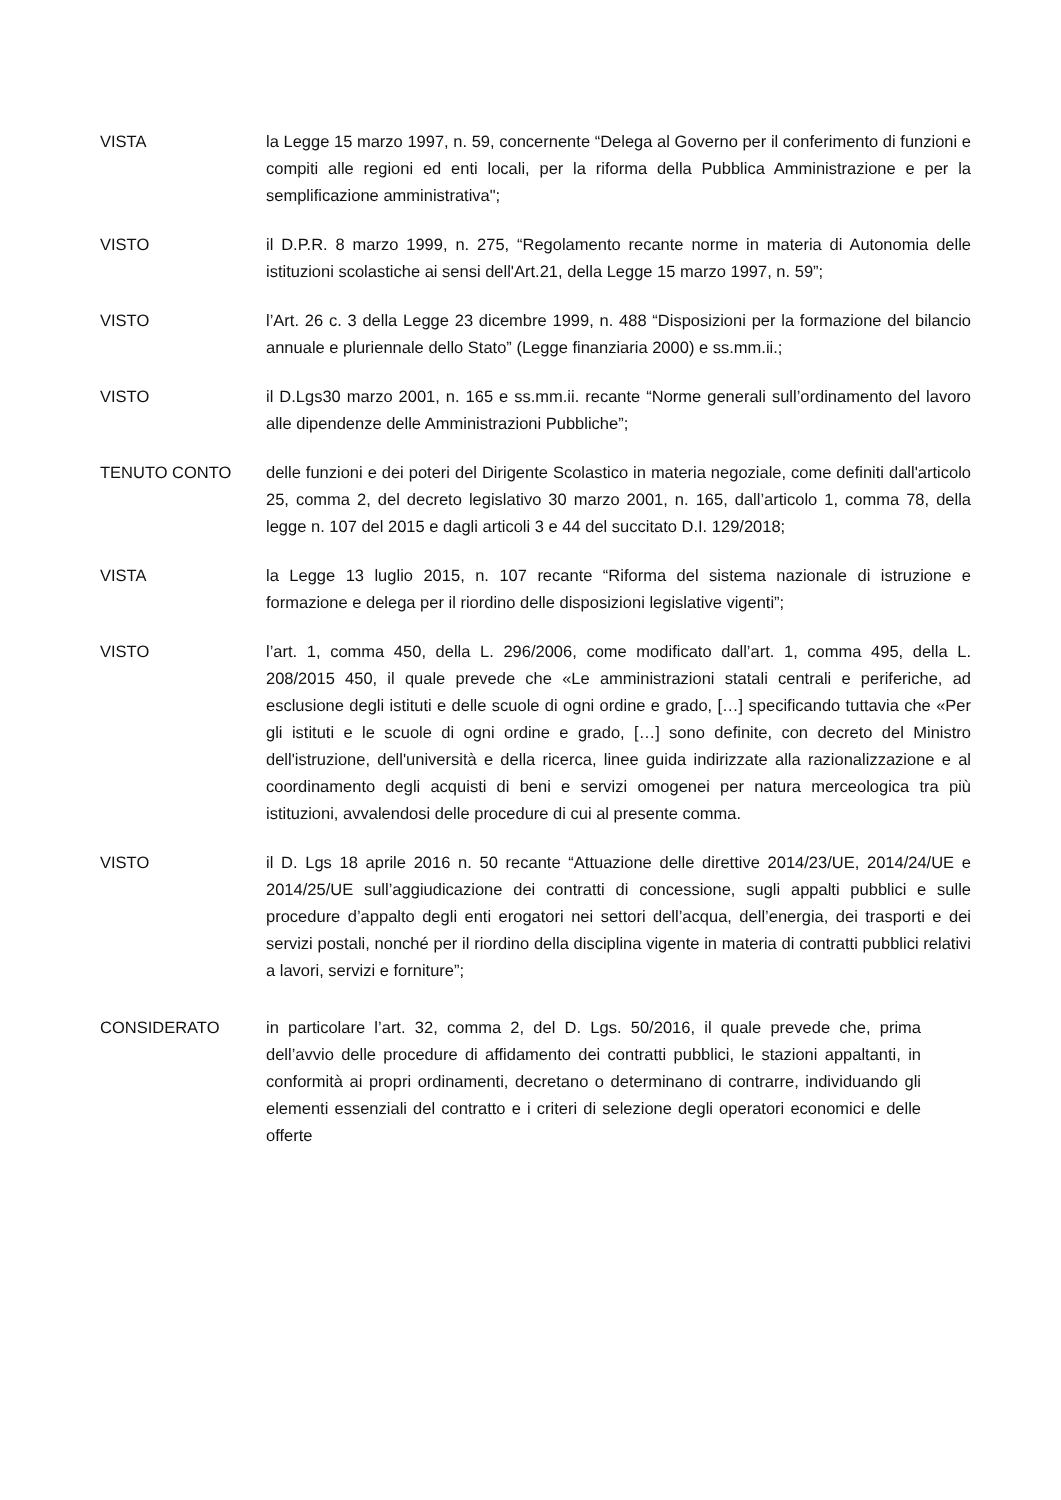VISTA la Legge 15 marzo 1997, n. 59, concernente “Delega al Governo per il conferimento di funzioni e compiti alle regioni ed enti locali, per la riforma della Pubblica Amministrazione e per la semplificazione amministrativa";
VISTO il D.P.R. 8 marzo 1999, n. 275, “Regolamento recante norme in materia di Autonomia delle istituzioni scolastiche ai sensi dell'Art.21, della Legge 15 marzo 1997, n. 59”;
VISTO l’Art. 26 c. 3 della Legge 23 dicembre 1999, n. 488 “Disposizioni per la formazione del bilancio annuale e pluriennale dello Stato” (Legge finanziaria 2000) e ss.mm.ii.;
VISTO il D.Lgs30 marzo 2001, n. 165 e ss.mm.ii. recante “Norme generali sull’ordinamento del lavoro alle dipendenze delle Amministrazioni Pubbliche”;
TENUTO CONTO delle funzioni e dei poteri del Dirigente Scolastico in materia negoziale, come definiti dall'articolo 25, comma 2, del decreto legislativo 30 marzo 2001, n. 165, dall’articolo 1, comma 78, della legge n. 107 del 2015 e dagli articoli 3 e 44 del succitato D.I. 129/2018;
VISTA la Legge 13 luglio 2015, n. 107 recante “Riforma del sistema nazionale di istruzione e formazione e delega per il riordino delle disposizioni legislative vigenti”;
VISTO l’art. 1, comma 450, della L. 296/2006, come modificato dall’art. 1, comma 495, della L. 208/2015 450, il quale prevede che «Le amministrazioni statali centrali e periferiche, ad esclusione degli istituti e delle scuole di ogni ordine e grado, […] specificando tuttavia che «Per gli istituti e le scuole di ogni ordine e grado, […] sono definite, con decreto del Ministro dell'istruzione, dell'università e della ricerca, linee guida indirizzate alla razionalizzazione e al coordinamento degli acquisti di beni e servizi omogenei per natura merceologica tra più istituzioni, avvalendosi delle procedure di cui al presente comma.
VISTO il D. Lgs 18 aprile 2016 n. 50 recante “Attuazione delle direttive 2014/23/UE, 2014/24/UE e 2014/25/UE sull’aggiudicazione dei contratti di concessione, sugli appalti pubblici e sulle procedure d’appalto degli enti erogatori nei settori dell’acqua, dell’energia, dei trasporti e dei servizi postali, nonché per il riordino della disciplina vigente in materia di contratti pubblici relativi a lavori, servizi e forniture”;
CONSIDERATO in particolare l’art. 32, comma 2, del D. Lgs. 50/2016, il quale prevede che, prima dell’avvio delle procedure di affidamento dei contratti pubblici, le stazioni appaltanti, in conformità ai propri ordinamenti, decretano o determinano di contrarre, individuando gli elementi essenziali del contratto e i criteri di selezione degli operatori economici e delle offerte